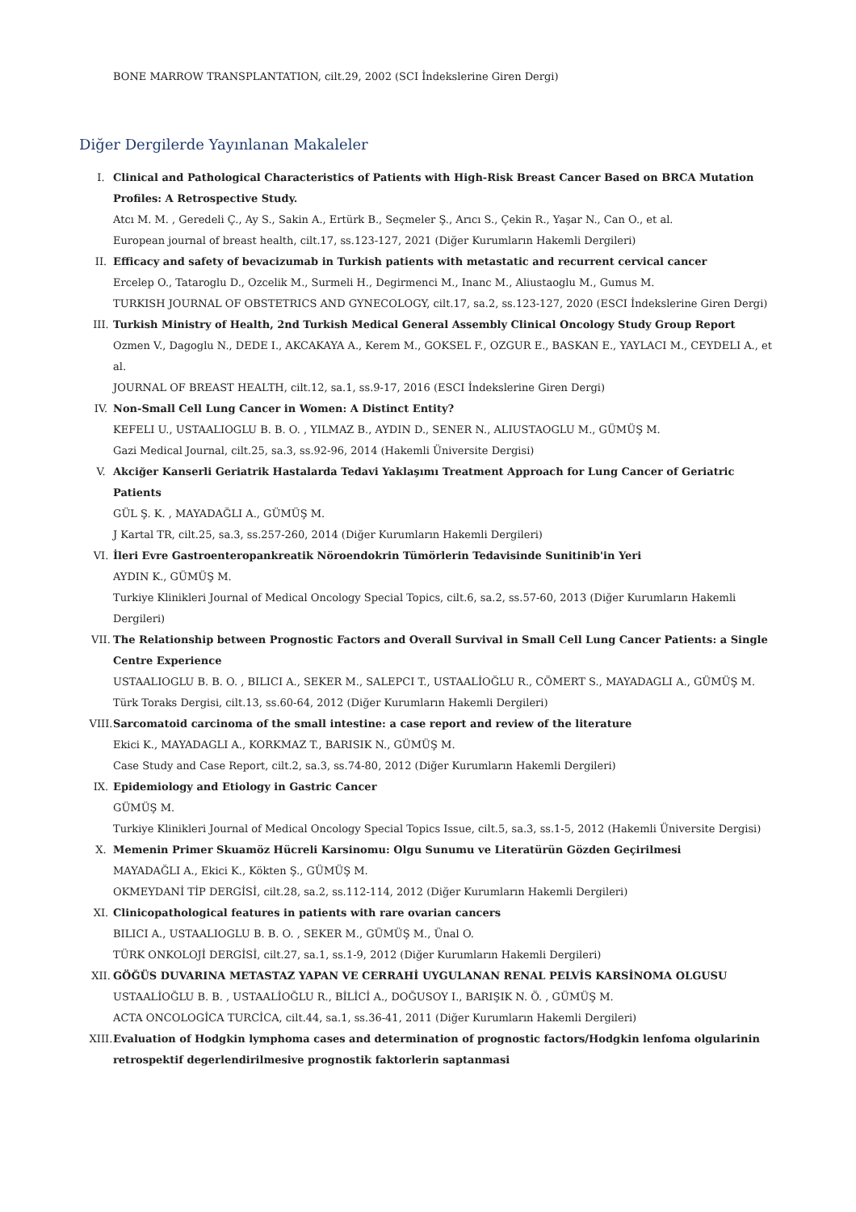BONE MARROW TRANSPLANTATION, cilt.29, 2002 (SCI İndekslerine Giren Dergi)
Diğer Dergilerde Yayınlanan Makaleler
I. Clinical and Pathological Characteristics of Patients with High-Risk Breast Cancer Based on BRCA Mutation Profiles: A Retrospective Study.
Atcı M. M. , Geredeli Ç., Ay S., Sakin A., Ertürk B., Seçmeler Ş., Arıcı S., Çekin R., Yaşar N., Can O., et al.
European journal of breast health, cilt.17, ss.123-127, 2021 (Diğer Kurumların Hakemli Dergileri)
II. Efficacy and safety of bevacizumab in Turkish patients with metastatic and recurrent cervical cancer
Ercelep O., Tataroglu D., Ozcelik M., Surmeli H., Degirmenci M., Inanc M., Aliustaoglu M., Gumus M.
TURKISH JOURNAL OF OBSTETRICS AND GYNECOLOGY, cilt.17, sa.2, ss.123-127, 2020 (ESCI İndekslerine Giren Dergi)
III. Turkish Ministry of Health, 2nd Turkish Medical General Assembly Clinical Oncology Study Group Report
Ozmen V., Dagoglu N., DEDE I., AKCAKAYA A., Kerem M., GOKSEL F., OZGUR E., BASKAN E., YAYLACI M., CEYDELI A., et al.
JOURNAL OF BREAST HEALTH, cilt.12, sa.1, ss.9-17, 2016 (ESCI İndekslerine Giren Dergi)
IV. Non-Small Cell Lung Cancer in Women: A Distinct Entity?
KEFELI U., USTAALIOGLU B. B. O. , YILMAZ B., AYDIN D., SENER N., ALIUSTAOGLU M., GÜMÜŞ M.
Gazi Medical Journal, cilt.25, sa.3, ss.92-96, 2014 (Hakemli Üniversite Dergisi)
V. Akciğer Kanserli Geriatrik Hastalarda Tedavi Yaklaşımı Treatment Approach for Lung Cancer of Geriatric Patients
GÜL Ş. K. , MAYADAĞLI A., GÜMÜŞ M.
J Kartal TR, cilt.25, sa.3, ss.257-260, 2014 (Diğer Kurumların Hakemli Dergileri)
VI. İleri Evre Gastroenteropankreatik Nöroendokrin Tümörlerin Tedavisinde Sunitinib'in Yeri
AYDIN K., GÜMÜŞ M.
Turkiye Klinikleri Journal of Medical Oncology Special Topics, cilt.6, sa.2, ss.57-60, 2013 (Diğer Kurumların Hakemli Dergileri)
VII. The Relationship between Prognostic Factors and Overall Survival in Small Cell Lung Cancer Patients: a Single Centre Experience
USTAALIOGLU B. B. O. , BILICI A., SEKER M., SALEPCI T., USTAALİOĞLU R., CÖMERT S., MAYADAGLI A., GÜMÜŞ M.
Türk Toraks Dergisi, cilt.13, ss.60-64, 2012 (Diğer Kurumların Hakemli Dergileri)
VIII. Sarcomatoid carcinoma of the small intestine: a case report and review of the literature
Ekici K., MAYADAGLI A., KORKMAZ T., BARISIK N., GÜMÜŞ M.
Case Study and Case Report, cilt.2, sa.3, ss.74-80, 2012 (Diğer Kurumların Hakemli Dergileri)
IX. Epidemiology and Etiology in Gastric Cancer
GÜMÜŞ M.
Turkiye Klinikleri Journal of Medical Oncology Special Topics Issue, cilt.5, sa.3, ss.1-5, 2012 (Hakemli Üniversite Dergisi)
X. Memenin Primer Skuamöz Hücreli Karsinomu: Olgu Sunumu ve Literatürün Gözden Geçirilmesi
MAYADAĞLI A., Ekici K., Kökten Ş., GÜMÜŞ M.
OKMEYDANİ TİP DERGİSİ, cilt.28, sa.2, ss.112-114, 2012 (Diğer Kurumların Hakemli Dergileri)
XI. Clinicopathological features in patients with rare ovarian cancers
BILICI A., USTAALIOGLU B. B. O. , SEKER M., GÜMÜŞ M., Ünal O.
TÜRK ONKOLOJİ DERGİSİ, cilt.27, sa.1, ss.1-9, 2012 (Diğer Kurumların Hakemli Dergileri)
XII. GÖĞÜS DUVARINA METASTAZ YAPAN VE CERRAHİ UYGULANAN RENAL PELVİS KARSİNOMA OLGUSU
USTAALİOĞLU B. B. , USTAALİOĞLU R., BİLİCİ A., DOĞUSOY I., BARIŞIK N. Ö. , GÜMÜŞ M.
ACTA ONCOLOGİCA TURCİCA, cilt.44, sa.1, ss.36-41, 2011 (Diğer Kurumların Hakemli Dergileri)
XIII. Evaluation of Hodgkin lymphoma cases and determination of prognostic factors/Hodgkin lenfoma olgularinin retrospektif degerlendirilmesive prognostik faktorlerin saptanmasi